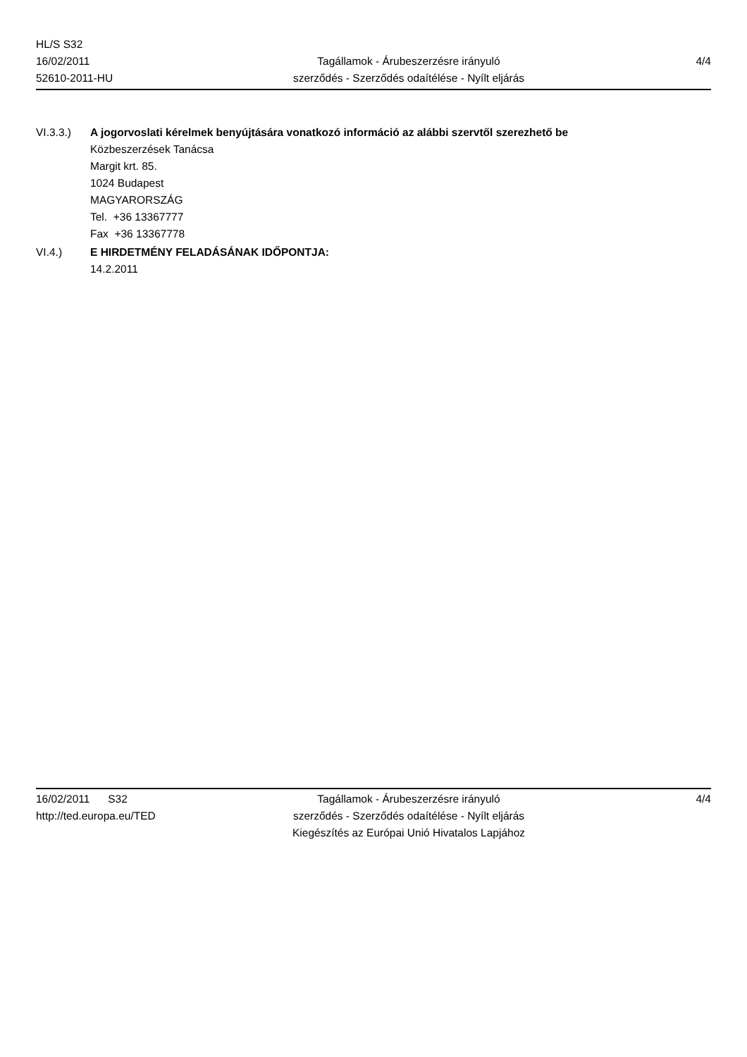HL/S S32
16/02/2011
52610-2011-HU
Tagállamok - Árubeszerzésre irányuló
szerződés - Szerződés odaítélése - Nyílt eljárás
4/4
VI.3.3.) A jogorvoslati kérelmek benyújtására vonatkozó információ az alábbi szervtől szerezhető be
Közbeszerzések Tanácsa
Margit krt. 85.
1024 Budapest
MAGYARORSZÁG
Tel. +36 13367777
Fax +36 13367778
VI.4.) E HIRDETMÉNY FELADÁSÁNAK IDŐPONTJA:
14.2.2011
16/02/2011 S32
http://ted.europa.eu/TED
Tagállamok - Árubeszerzésre irányuló
szerződés - Szerződés odaítélése - Nyílt eljárás
Kiegészítés az Európai Unió Hivatalos Lapjához
4/4